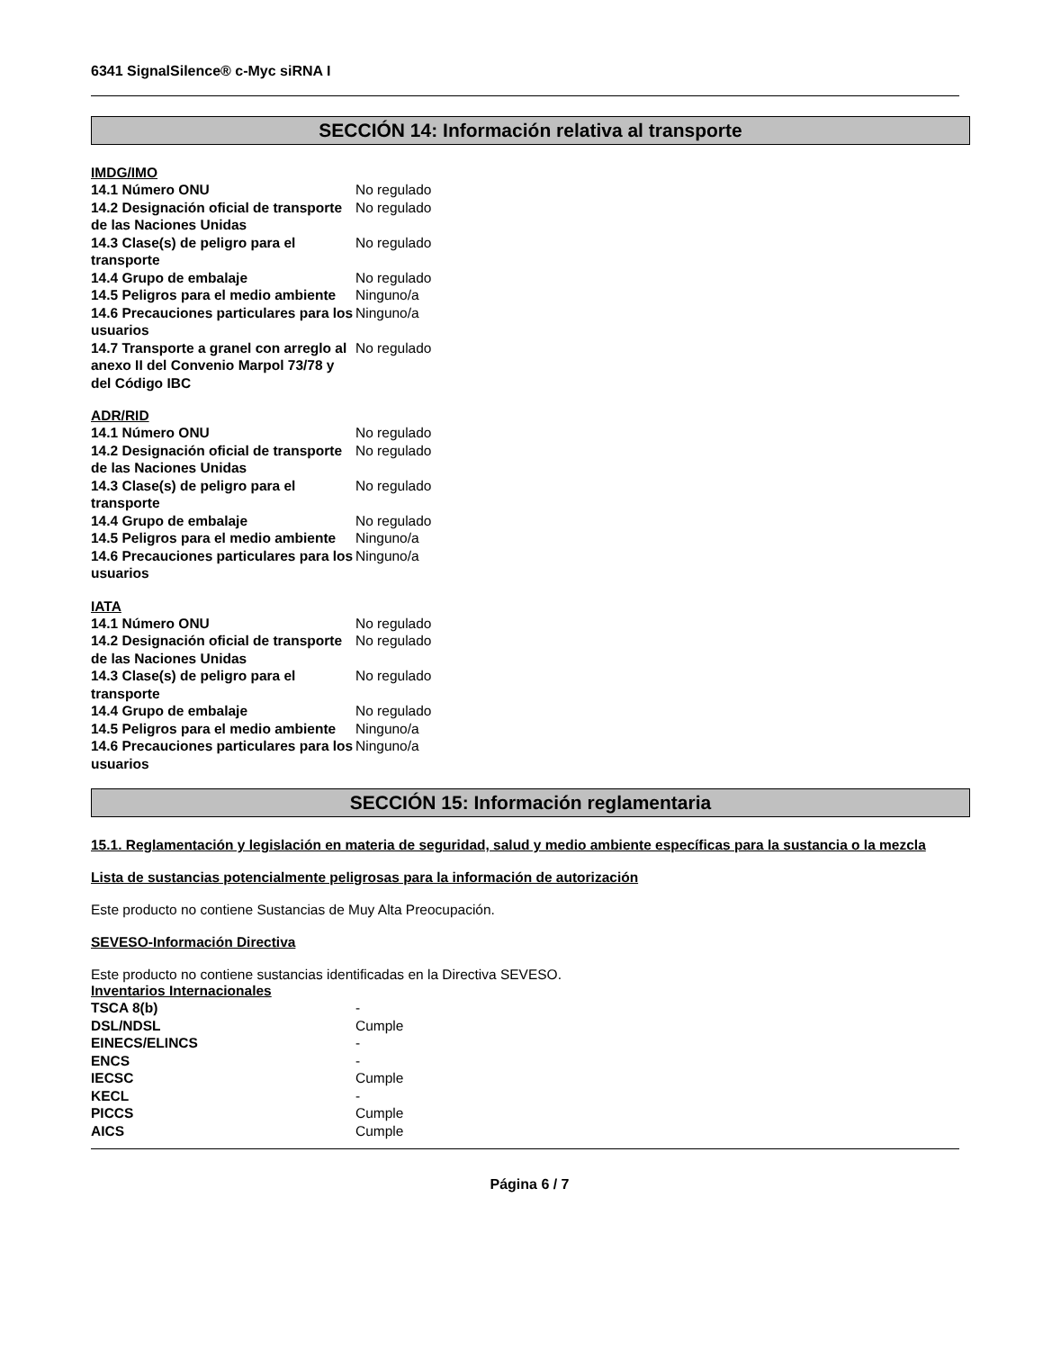6341 SignalSilence® c-Myc siRNA I
SECCIÓN 14: Información relativa al transporte
IMDG/IMO
| 14.1 Número ONU | No regulado |
| 14.2 Designación oficial de transporte de las Naciones Unidas | No regulado |
| 14.3 Clase(s) de peligro para el transporte | No regulado |
| 14.4 Grupo de embalaje | No regulado |
| 14.5 Peligros para el medio ambiente | Ninguno/a |
| 14.6 Precauciones particulares para los usuarios | Ninguno/a |
| 14.7 Transporte a granel con arreglo al anexo II del Convenio Marpol 73/78 y del Código IBC | No regulado |
ADR/RID
| 14.1 Número ONU | No regulado |
| 14.2 Designación oficial de transporte de las Naciones Unidas | No regulado |
| 14.3 Clase(s) de peligro para el transporte | No regulado |
| 14.4 Grupo de embalaje | No regulado |
| 14.5 Peligros para el medio ambiente | Ninguno/a |
| 14.6 Precauciones particulares para los usuarios | Ninguno/a |
IATA
| 14.1 Número ONU | No regulado |
| 14.2 Designación oficial de transporte de las Naciones Unidas | No regulado |
| 14.3 Clase(s) de peligro para el transporte | No regulado |
| 14.4 Grupo de embalaje | No regulado |
| 14.5 Peligros para el medio ambiente | Ninguno/a |
| 14.6 Precauciones particulares para los usuarios | Ninguno/a |
SECCIÓN 15: Información reglamentaria
15.1. Reglamentación y legislación en materia de seguridad, salud y medio ambiente específicas para la sustancia o la mezcla
Lista de sustancias potencialmente peligrosas para la información de autorización
Este producto no contiene Sustancias de Muy Alta Preocupación.
SEVESO-Información Directiva
Este producto no contiene sustancias identificadas en la Directiva SEVESO.
Inventarios Internacionales
| TSCA 8(b) | - |
| DSL/NDSL | Cumple |
| EINECS/ELINCS | - |
| ENCS | - |
| IECSC | Cumple |
| KECL | - |
| PICCS | Cumple |
| AICS | Cumple |
Página 6 / 7